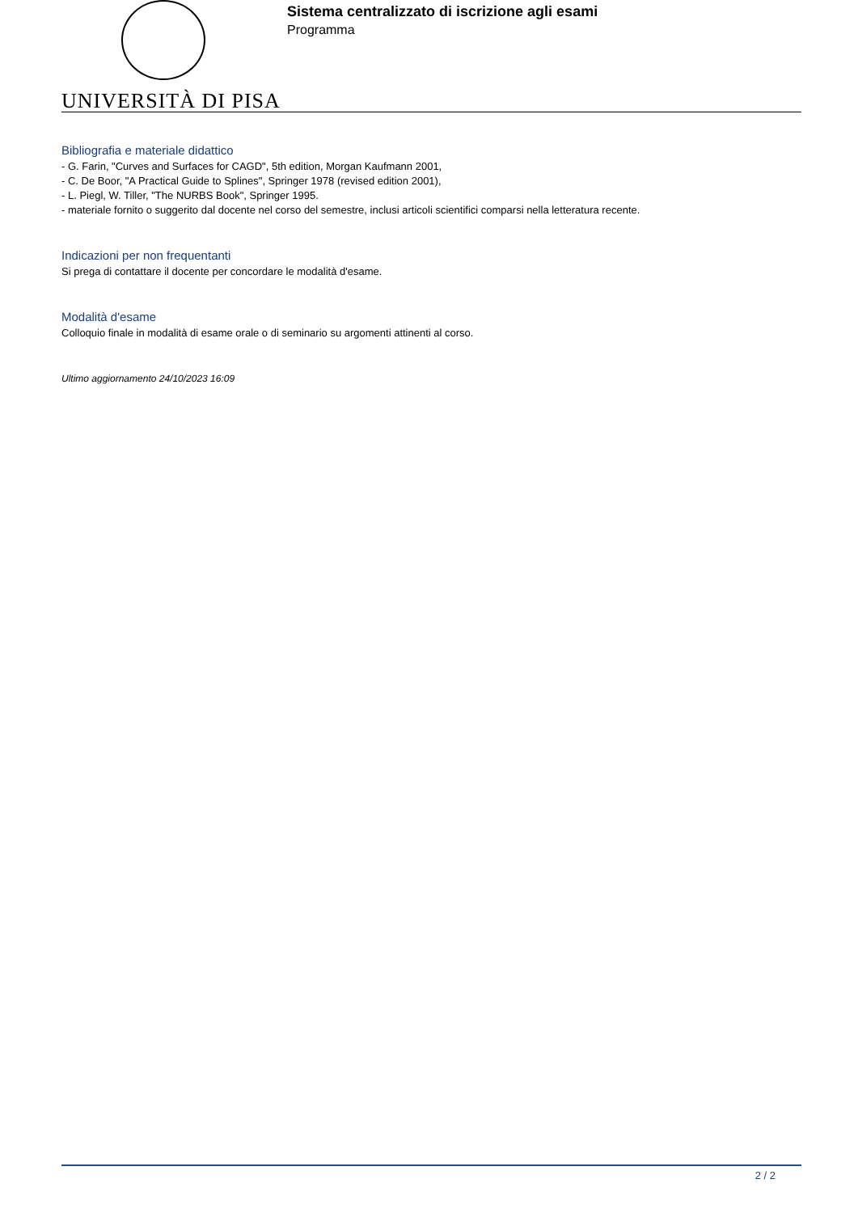Sistema centralizzato di iscrizione agli esami
Programma
UNIVERSITÀ DI PISA
Bibliografia e materiale didattico
- G. Farin, "Curves and Surfaces for CAGD", 5th edition, Morgan Kaufmann 2001,
- C. De Boor, "A Practical Guide to Splines", Springer 1978 (revised edition 2001),
- L. Piegl, W. Tiller, "The NURBS Book", Springer 1995.
- materiale fornito o suggerito dal docente nel corso del semestre, inclusi articoli scientifici comparsi nella letteratura recente.
Indicazioni per non frequentanti
Si prega di contattare il docente per concordare le modalità d'esame.
Modalità d'esame
Colloquio finale in modalità di esame orale o di seminario su argomenti attinenti al corso.
Ultimo aggiornamento 24/10/2023 16:09
2 / 2